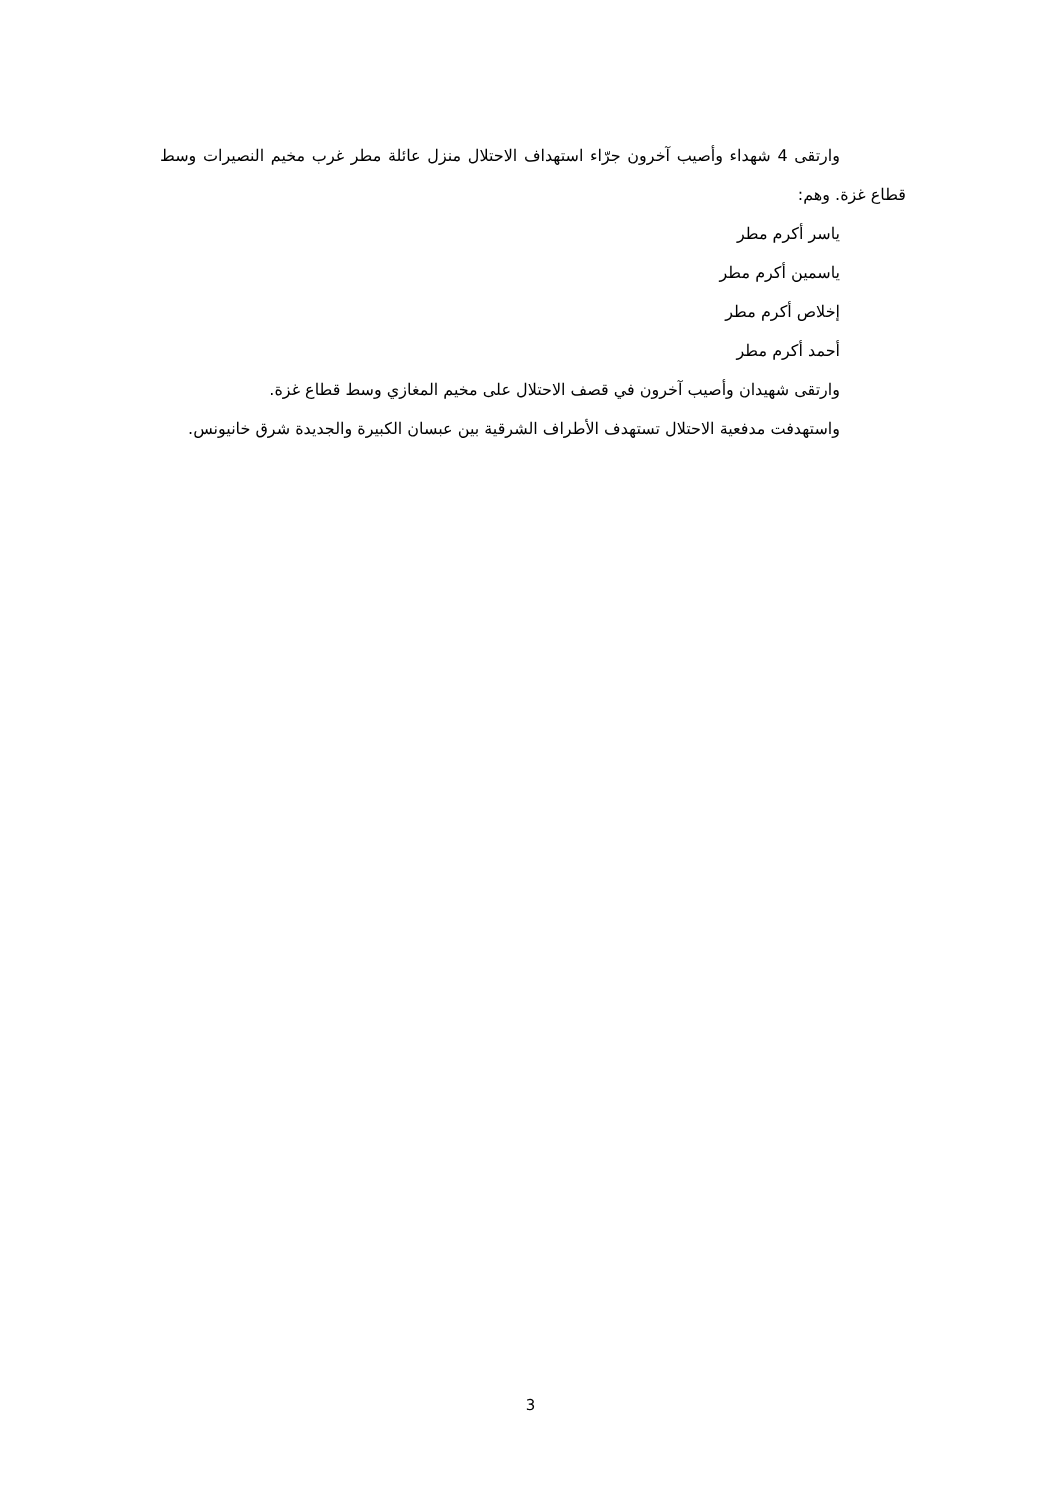وارتقى 4 شهداء وأصيب آخرون جرّاء استهداف الاحتلال منزل عائلة مطر غرب مخيم النصيرات وسط قطاع غزة. وهم:
ياسر أكرم مطر
ياسمين أكرم مطر
إخلاص أكرم مطر
أحمد أكرم مطر
وارتقى شهيدان وأصيب آخرون في قصف الاحتلال على مخيم المغازي وسط قطاع غزة.
واستهدفت مدفعية الاحتلال تستهدف الأطراف الشرقية بين عبسان الكبيرة والجديدة شرق خانيونس.
3